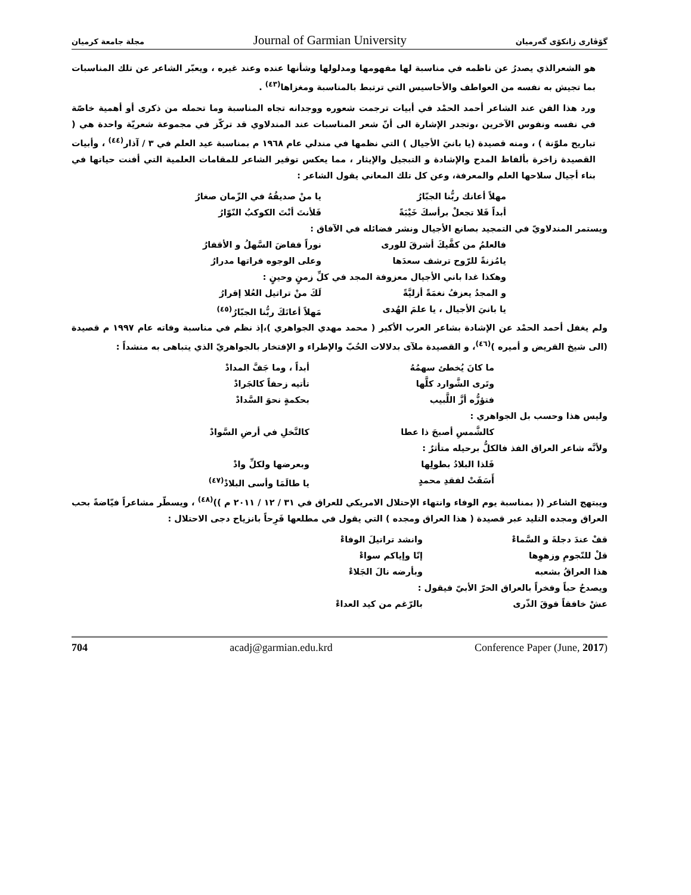مجلة جامعة كرميان Journal of Garmian University گۆڤاری زانكۆی گەرمیان
هو الشعرالذي يصدرُ عن ناظمه في مناسبة لها مفهومها ومدلولها وشأنها عنده وعند غيره ، ويعبّر الشاعر عن تلك المناسبات بما تجيش به نفسه من العواطف والأحاسيس التي ترتبط بالمناسبة ومغزاها<sup>(٤٣)</sup> .
ورد هذا الفن عند الشاعر أحمد الحمْد في أبيات ترجمت شعوره ووجدانه تجاه المناسبة وما تحمله من ذكرى أو أهمية خاصّة في نفسه ونفوس الآخرين ،وتجدر الإشارة الى أنّ شعر المناسبات عند المندلاوي قد تركّز في مجموعة شعريّة واحدة هي ( تباريح ملوّنة ) ، ومنه قصيدة (يا بانيَ الأجيال ) التي نظمها في مندلي عام ١٩٦٨ م بمناسبة عيد العلم في ٣ / آذار<sup>(٤٤)</sup> ، وأبيات القصيدة زاخرة بألفاظ المدح والإشادة و التبجيل والإيثار ، مما يعكس توقير الشاعر للمقامات العلمية التي أفنت حياتها في بناء أجيال سلاحها العلم والمعرفة، وعن كل تلك المعاني يقول الشاعر :
مهلاً أعانك ربُّنا الجبّارُ يا منْ صديقُهُ في الزّمان صغارُ
أبداً فَلا تجعلْ برأسكَ خَيْبَةً فَلأنتَ أنْتَ الكوكبُ النّوّارُ
ويستمر المندلاويّ في التمجيد بصانع الأجيال ونشر فضائله في الآفاق :
فالعلمُ من كفَّيكَ أشرقَ للورى نوراً ففاضَ السَّهلُ و الأقفارُ
يامُزنةً للرّوح ترشف سعدَها وعلى الوجوه فراتها مدرارُ
وهكذا غدا باني الأجيال معزوفة المجد في كلِّ زمنٍ وحينٍ :
و المجدُ يعزفُ نغمَةً أزليَّةً لَكَ منْ تراتيل العُلا إقرارُ
يا بانيَ الأجيال ، يا علمَ الهُدى مَهلاً أعانَكَ ربُّنا الجبّارُ<sup>(٤٥)</sup>
ولم يغفل أحمد الحمْد عن الإشادة بشاعر العرب الأكبر ( محمد مهدي الجواهري )،إذ نظم في مناسبة وفاته عام ١٩٩٧ م قصيدة (الى شيخ القريض و أميره )<sup>(٤٦)</sup>، و القصيدة ملآى بدلالات الحُبّ والإطراء و الإفتخار بالجواهريّ الذي يتباهى به منشداً :
ما كانَ يُخطئ سهمُهُ أبداً ، وما جَفَّ المدادْ
وتَرى الشَّوارد كلَّها تأتيه زحفاً كالجَرادْ
فتؤزُّه أزَّ اللَّبيب بحكمةٍ نحوَ السَّدادْ
وليس هذا وحسب بل الجواهري :
كالشَّمسِ أصبحَ ذا عطا كالنَّخلِ في أرضِ السَّوادْ
ولأنَّه شاعر العراق الفذ فالكلُّ برحيله متأثرٌ :
فَلذا البلادُ بطولِها وبعرضها ولكلِّ وادْ
أَسَفَتْ لفقدِ محمدٍ يا طالَمَا وأسى البلادْ<sup>(٤٧)</sup>
ويبتهج الشاعر (( بمناسبة يوم الوفاء وانتهاء الإحتلال الامريكي للعراق في ٣١ / ١٢ / ٢٠١١ م ))<sup>(٤٨)</sup> ، ويسطّر مشاعراً فيّاضةً بحب العراق ومجده التليد عبر قصيدة ( هذا العراق ومجده ) التي يقول في مطلعها فَرِحاً بانزياح دجى الاحتلال :
قفْ عندَ دجلةَ و السَّماءْ وانشد تراتيلَ الوفاءْ
قلْ للنّجومِ وزهوِها إنّا وإياكم سواءْ
هذا العراقُ بشعبه وبأرضه نالَ الجَلاءْ
ويصدحُ حباً وفخراً بالعراق الحرّ الأبيّ فيقول :
عشْ خافقاً فوقَ الذّرى بالرّغم من كيد العداءْ
704 acadj@garmian.edu.krd Conference Paper (June, 2017)